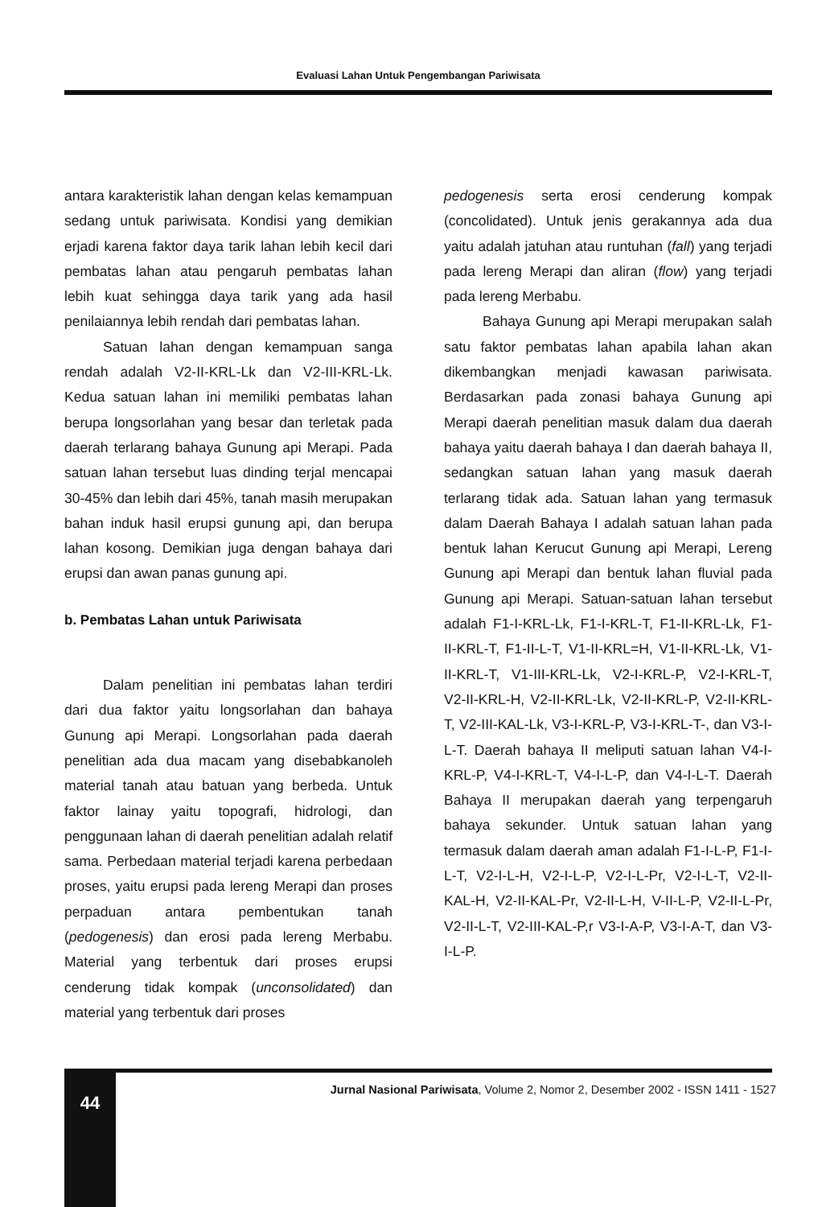Evaluasi Lahan Untuk Pengembangan Pariwisata
antara karakteristik lahan dengan kelas kemampuan sedang untuk pariwisata. Kondisi yang demikian erjadi karena faktor daya tarik lahan lebih kecil dari pembatas lahan atau pengaruh pembatas lahan lebih kuat sehingga daya tarik yang ada hasil penilaiannya lebih rendah dari pembatas lahan.
Satuan lahan dengan kemampuan sanga rendah adalah V2-II-KRL-Lk dan V2-III-KRL-Lk. Kedua satuan lahan ini memiliki pembatas lahan berupa longsorlahan yang besar dan terletak pada daerah terlarang bahaya Gunung api Merapi. Pada satuan lahan tersebut luas dinding terjal mencapai 30-45% dan lebih dari 45%, tanah masih merupakan bahan induk hasil erupsi gunung api, dan berupa lahan kosong. Demikian juga dengan bahaya dari erupsi dan awan panas gunung api.
b. Pembatas Lahan untuk Pariwisata
Dalam penelitian ini pembatas lahan terdiri dari dua faktor yaitu longsorlahan dan bahaya Gunung api Merapi. Longsorlahan pada daerah penelitian ada dua macam yang disebabkanoleh material tanah atau batuan yang berbeda. Untuk faktor lainay yaitu topografi, hidrologi, dan penggunaan lahan di daerah penelitian adalah relatif sama. Perbedaan material terjadi karena perbedaan proses, yaitu erupsi pada lereng Merapi dan proses perpaduan antara pembentukan tanah (pedogenesis) dan erosi pada lereng Merbabu. Material yang terbentuk dari proses erupsi cenderung tidak kompak (unconsolidated) dan material yang terbentuk dari proses
pedogenesis serta erosi cenderung kompak (concolidated). Untuk jenis gerakannya ada dua yaitu adalah jatuhan atau runtuhan (fall) yang terjadi pada lereng Merapi dan aliran (flow) yang terjadi pada lereng Merbabu.
Bahaya Gunung api Merapi merupakan salah satu faktor pembatas lahan apabila lahan akan dikembangkan menjadi kawasan pariwisata. Berdasarkan pada zonasi bahaya Gunung api Merapi daerah penelitian masuk dalam dua daerah bahaya yaitu daerah bahaya I dan daerah bahaya II, sedangkan satuan lahan yang masuk daerah terlarang tidak ada. Satuan lahan yang termasuk dalam Daerah Bahaya I adalah satuan lahan pada bentuk lahan Kerucut Gunung api Merapi, Lereng Gunung api Merapi dan bentuk lahan fluvial pada Gunung api Merapi. Satuan-satuan lahan tersebut adalah F1-I-KRL-Lk, F1-I-KRL-T, F1-II-KRL-Lk, F1-II-KRL-T, F1-II-L-T, V1-II-KRL=H, V1-II-KRL-Lk, V1-II-KRL-T, V1-III-KRL-Lk, V2-I-KRL-P, V2-I-KRL-T, V2-II-KRL-H, V2-II-KRL-Lk, V2-II-KRL-P, V2-II-KRL-T, V2-III-KAL-Lk, V3-I-KRL-P, V3-I-KRL-T-, dan V3-I-L-T. Daerah bahaya II meliputi satuan lahan V4-I-KRL-P, V4-I-KRL-T, V4-I-L-P, dan V4-I-L-T. Daerah Bahaya II merupakan daerah yang terpengaruh bahaya sekunder. Untuk satuan lahan yang termasuk dalam daerah aman adalah F1-I-L-P, F1-I-L-T, V2-I-L-H, V2-I-L-P, V2-I-L-Pr, V2-I-L-T, V2-II-KAL-H, V2-II-KAL-Pr, V2-II-L-H, V-II-L-P, V2-II-L-Pr, V2-II-L-T, V2-III-KAL-P,r V3-I-A-P, V3-I-A-T, dan V3-I-L-P.
44
Jurnal Nasional Pariwisata, Volume 2, Nomor 2, Desember 2002 - ISSN 1411 - 1527